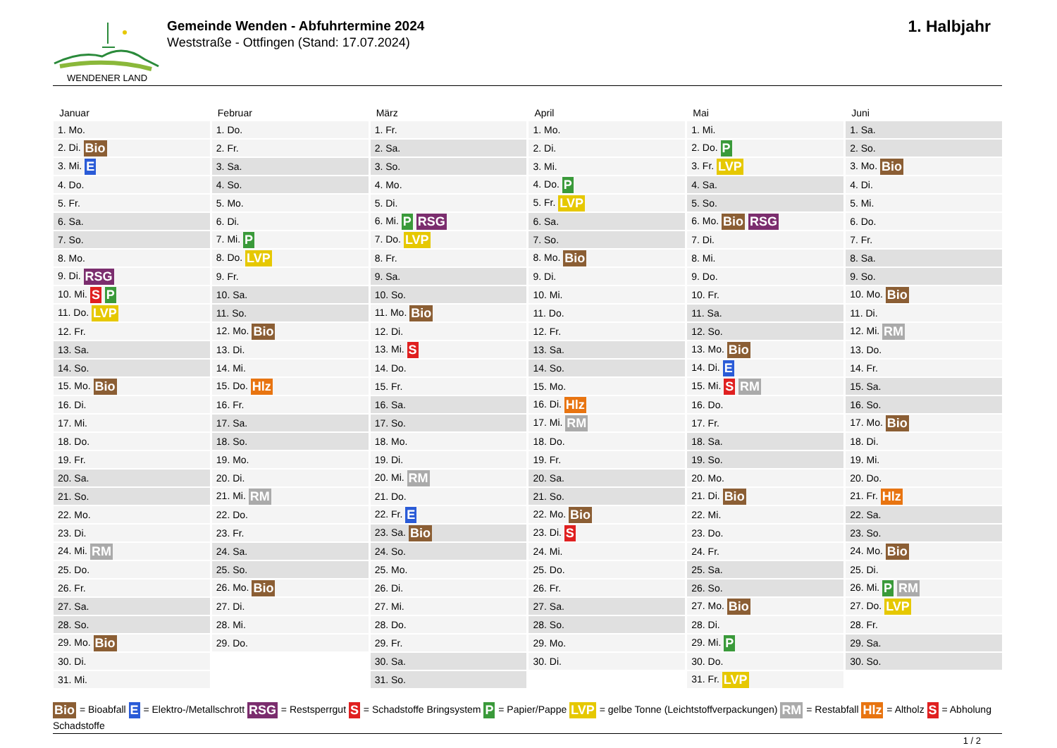WENDENER LAND
Gemeinde Wenden - Abfuhrtermine 2024
Weststraße - Ottfingen (Stand: 17.07.2024)
1. Halbjahr
| Januar | Februar | März | April | Mai | Juni |
| --- | --- | --- | --- | --- | --- |
| 1. Mo. | 1. Do. | 1. Fr. | 1. Mo. | 1. Mi. | 1. Sa. |
| 2. Di. Bio | 2. Fr. | 2. Sa. | 2. Di. | 2. Do. P | 2. So. |
| 3. Mi. E | 3. Sa. | 3. So. | 3. Mi. | 3. Fr. LVP | 3. Mo. Bio |
| 4. Do. | 4. So. | 4. Mo. | 4. Do. P | 4. Sa. | 4. Di. |
| 5. Fr. | 5. Mo. | 5. Di. | 5. Fr. LVP | 5. So. | 5. Mi. |
| 6. Sa. | 6. Di. | 6. Mi. P RSG | 6. Sa. | 6. Mo. Bio RSG | 6. Do. |
| 7. So. | 7. Mi. P | 7. Do. LVP | 7. So. | 7. Di. | 7. Fr. |
| 8. Mo. | 8. Do. LVP | 8. Fr. | 8. Mo. Bio | 8. Mi. | 8. Sa. |
| 9. Di. RSG | 9. Fr. | 9. Sa. | 9. Di. | 9. Do. | 9. So. |
| 10. Mi. S P | 10. Sa. | 10. So. | 10. Mi. | 10. Fr. | 10. Mo. Bio |
| 11. Do. LVP | 11. So. | 11. Mo. Bio | 11. Do. | 11. Sa. | 11. Di. |
| 12. Fr. | 12. Mo. Bio | 12. Di. | 12. Fr. | 12. So. | 12. Mi. RM |
| 13. Sa. | 13. Di. | 13. Mi. S | 13. Sa. | 13. Mo. Bio | 13. Do. |
| 14. So. | 14. Mi. | 14. Do. | 14. So. | 14. Di. E | 14. Fr. |
| 15. Mo. Bio | 15. Do. Hlz | 15. Fr. | 15. Mo. | 15. Mi. S RM | 15. Sa. |
| 16. Di. | 16. Fr. | 16. Sa. | 16. Di. Hlz | 16. Do. | 16. So. |
| 17. Mi. | 17. Sa. | 17. So. | 17. Mi. RM | 17. Fr. | 17. Mo. Bio |
| 18. Do. | 18. So. | 18. Mo. | 18. Do. | 18. Sa. | 18. Di. |
| 19. Fr. | 19. Mo. | 19. Di. | 19. Fr. | 19. So. | 19. Mi. |
| 20. Sa. | 20. Di. | 20. Mi. RM | 20. Sa. | 20. Mo. | 20. Do. |
| 21. So. | 21. Mi. RM | 21. Do. | 21. So. | 21. Di. Bio | 21. Fr. Hlz |
| 22. Mo. | 22. Do. | 22. Fr. E | 22. Mo. Bio | 22. Mi. | 22. Sa. |
| 23. Di. | 23. Fr. | 23. Sa. Bio | 23. Di. S | 23. Do. | 23. So. |
| 24. Mi. RM | 24. Sa. | 24. So. | 24. Mi. | 24. Fr. | 24. Mo. Bio |
| 25. Do. | 25. So. | 25. Mo. | 25. Do. | 25. Sa. | 25. Di. |
| 26. Fr. | 26. Mo. Bio | 26. Di. | 26. Fr. | 26. So. | 26. Mi. P RM |
| 27. Sa. | 27. Di. | 27. Mi. | 27. Sa. | 27. Mo. Bio | 27. Do. LVP |
| 28. So. | 28. Mi. | 28. Do. | 28. So. | 28. Di. | 28. Fr. |
| 29. Mo. Bio | 29. Do. | 29. Fr. | 29. Mo. | 29. Mi. P | 29. Sa. |
| 30. Di. | | 30. Sa. | 30. Di. | 30. Do. | 30. So. |
| 31. Mi. | | 31. So. | | 31. Fr. LVP | |
Bio = Bioabfall E = Elektro-/Metallschrott RSG = Restsperrgut S = Schadstoffe Bringsystem P = Papier/Pappe LVP = gelbe Tonne (Leichtstoffverpackungen) RM = Restabfall Hlz = Altholz S = Abholung Schadstoffe
1 / 2